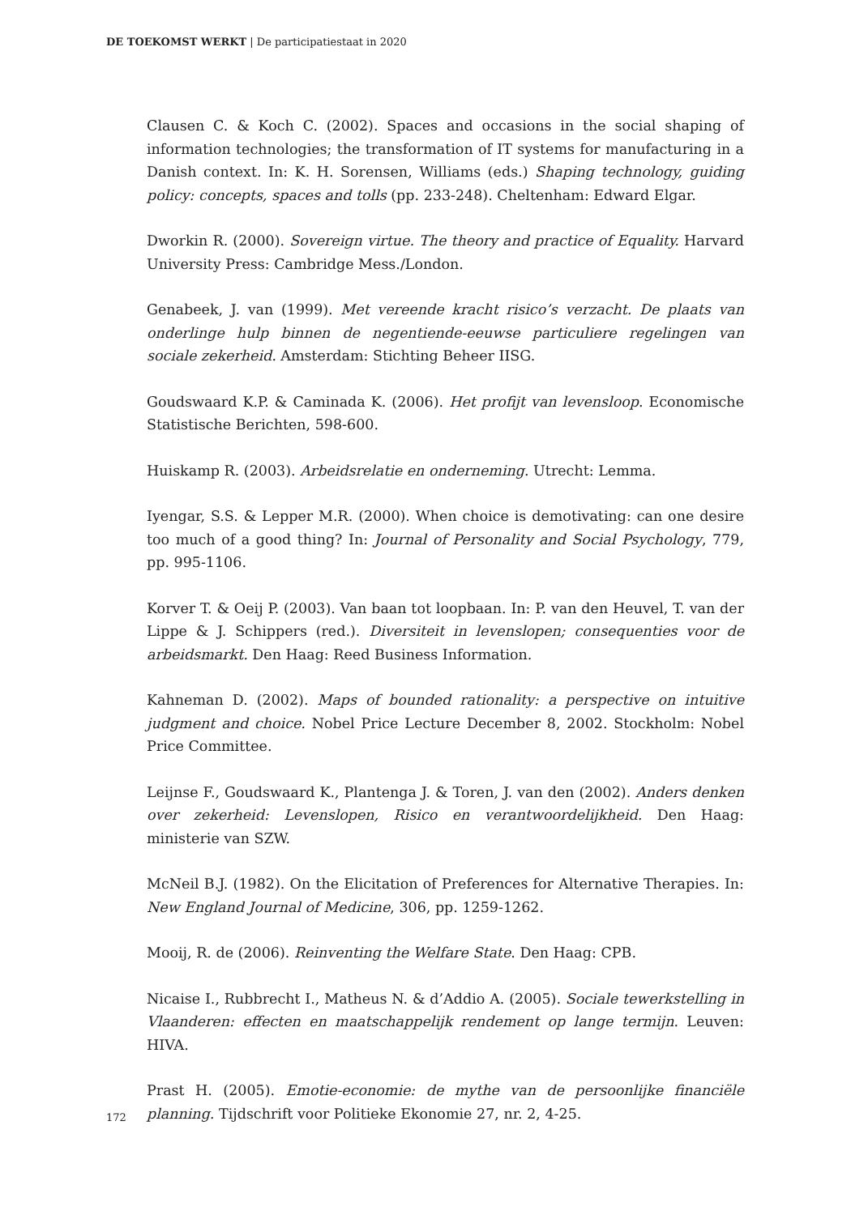DE TOEKOMST WERKT | De participatiestaat in 2020
Clausen C. & Koch C. (2002). Spaces and occasions in the social shaping of information technologies; the transformation of IT systems for manufacturing in a Danish context. In: K. H. Sorensen, Williams (eds.) Shaping technology, guiding policy: concepts, spaces and tolls (pp. 233-248). Cheltenham: Edward Elgar.
Dworkin R. (2000). Sovereign virtue. The theory and practice of Equality. Harvard University Press: Cambridge Mess./London.
Genabeek, J. van (1999). Met vereende kracht risico’s verzacht. De plaats van onderlinge hulp binnen de negentiende-eeuwse particuliere regelingen van sociale zekerheid. Amsterdam: Stichting Beheer IISG.
Goudswaard K.P. & Caminada K. (2006). Het profijt van levensloop. Economische Statistische Berichten, 598-600.
Huiskamp R. (2003). Arbeidsrelatie en onderneming. Utrecht: Lemma.
Iyengar, S.S. & Lepper M.R. (2000). When choice is demotivating: can one desire too much of a good thing? In: Journal of Personality and Social Psychology, 779, pp. 995-1106.
Korver T. & Oeij P. (2003). Van baan tot loopbaan. In: P. van den Heuvel, T. van der Lippe & J. Schippers (red.). Diversiteit in levenslopen; consequenties voor de arbeidsmarkt. Den Haag: Reed Business Information.
Kahneman D. (2002). Maps of bounded rationality: a perspective on intuitive judgment and choice. Nobel Price Lecture December 8, 2002. Stockholm: Nobel Price Committee.
Leijnse F., Goudswaard K., Plantenga J. & Toren, J. van den (2002). Anders denken over zekerheid: Levenslopen, Risico en verantwoordelijkheid. Den Haag: ministerie van SZW.
McNeil B.J. (1982). On the Elicitation of Preferences for Alternative Therapies. In: New England Journal of Medicine, 306, pp. 1259-1262.
Mooij, R. de (2006). Reinventing the Welfare State. Den Haag: CPB.
Nicaise I., Rubbrecht I., Matheus N. & d’Addio A. (2005). Sociale tewerkstelling in Vlaanderen: effecten en maatschappelijk rendement op lange termijn. Leuven: HIVA.
Prast H. (2005). Emotie-economie: de mythe van de persoonlijke financiële planning. Tijdschrift voor Politieke Ekonomie 27, nr. 2, 4-25.
172